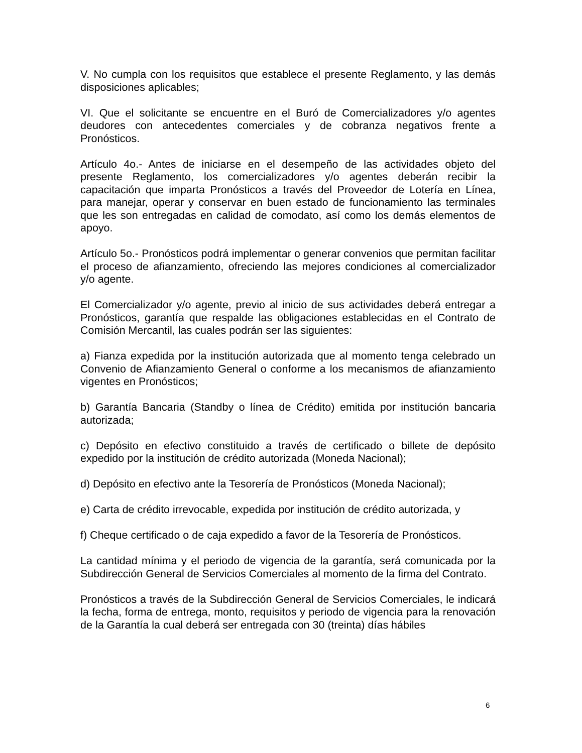V. No cumpla con los requisitos que establece el presente Reglamento, y las demás disposiciones aplicables;
VI. Que el solicitante se encuentre en el Buró de Comercializadores y/o agentes deudores con antecedentes comerciales y de cobranza negativos frente a Pronósticos.
Artículo 4o.- Antes de iniciarse en el desempeño de las actividades objeto del presente Reglamento, los comercializadores y/o agentes deberán recibir la capacitación que imparta Pronósticos a través del Proveedor de Lotería en Línea, para manejar, operar y conservar en buen estado de funcionamiento las terminales que les son entregadas en calidad de comodato, así como los demás elementos de apoyo.
Artículo 5o.- Pronósticos podrá implementar o generar convenios que permitan facilitar el proceso de afianzamiento, ofreciendo las mejores condiciones al comercializador y/o agente.
El Comercializador y/o agente, previo al inicio de sus actividades deberá entregar a Pronósticos, garantía que respalde las obligaciones establecidas en el Contrato de Comisión Mercantil, las cuales podrán ser las siguientes:
a) Fianza expedida por la institución autorizada que al momento tenga celebrado un Convenio de Afianzamiento General o conforme a los mecanismos de afianzamiento vigentes en Pronósticos;
b) Garantía Bancaria (Standby o línea de Crédito) emitida por institución bancaria autorizada;
c) Depósito en efectivo constituido a través de certificado o billete de depósito expedido por la institución de crédito autorizada (Moneda Nacional);
d) Depósito en efectivo ante la Tesorería de Pronósticos (Moneda Nacional);
e) Carta de crédito irrevocable, expedida por institución de crédito autorizada, y
f) Cheque certificado o de caja expedido a favor de la Tesorería de Pronósticos.
La cantidad mínima y el periodo de vigencia de la garantía, será comunicada por la Subdirección General de Servicios Comerciales al momento de la firma del Contrato.
Pronósticos a través de la Subdirección General de Servicios Comerciales, le indicará la fecha, forma de entrega, monto, requisitos y periodo de vigencia para la renovación de la Garantía la cual deberá ser entregada con 30 (treinta) días hábiles
6